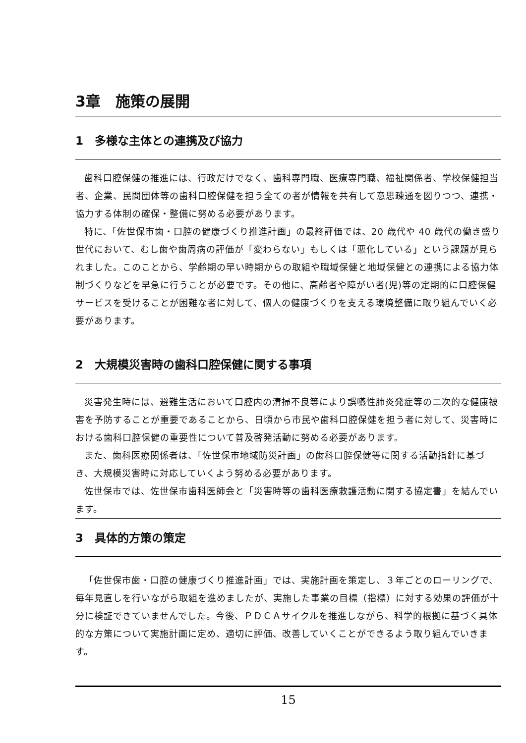3章　施策の展開
1　多様な主体との連携及び協力
歯科口腔保健の推進には、行政だけでなく、歯科専門職、医療専門職、福祉関係者、学校保健担当者、企業、民間団体等の歯科口腔保健を担う全ての者が情報を共有して意思疎通を図りつつ、連携・協力する体制の確保・整備に努める必要があります。
特に、「佐世保市歯・口腔の健康づくり推進計画」の最終評価では、20 歳代や 40 歳代の働き盛り世代において、むし歯や歯周病の評価が「変わらない」もしくは「悪化している」という課題が見られました。このことから、学齢期の早い時期からの取組や職域保健と地域保健との連携による協力体制づくりなどを早急に行うことが必要です。その他に、高齢者や障がい者(児)等の定期的に口腔保健サービスを受けることが困難な者に対して、個人の健康づくりを支える環境整備に取り組んでいく必要があります。
2　大規模災害時の歯科口腔保健に関する事項
災害発生時には、避難生活において口腔内の清掃不良等により誤嚥性肺炎発症等の二次的な健康被害を予防することが重要であることから、日頃から市民や歯科口腔保健を担う者に対して、災害時における歯科口腔保健の重要性について普及啓発活動に努める必要があります。
また、歯科医療関係者は、「佐世保市地域防災計画」の歯科口腔保健等に関する活動指針に基づき、大規模災害時に対応していくよう努める必要があります。
佐世保市では、佐世保市歯科医師会と「災害時等の歯科医療救護活動に関する協定書」を結んでいます。
3　具体的方策の策定
「佐世保市歯・口腔の健康づくり推進計画」では、実施計画を策定し、３年ごとのローリングで、毎年見直しを行いながら取組を進めましたが、実施した事業の目標（指標）に対する効果の評価が十分に検証できていませんでした。今後、ＰＤＣＡサイクルを推進しながら、科学的根拠に基づく具体的な方策について実施計画に定め、適切に評価、改善していくことができるよう取り組んでいきます。
15